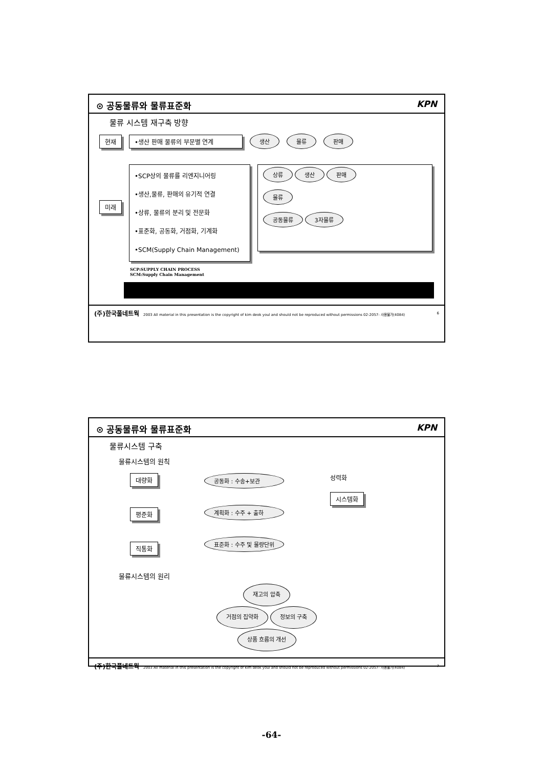⊙ 공동물류와 물류표준화 KPN
물류 시스템 재구축 방향
현재 •생산 판매 물류의 부문별 연계 생산 물류 판매
미래
•SCP상의 물류를 리엔지니어링
•생산,물류, 판매의 유기적 연결
•상류, 물류의 분리 및 전문화
•표준화, 공동화, 거점화, 기계화
•SCM(Supply Chain Management)
상류 생산 판매
물류
공동물류 3자물류
SCP:SUPPLY CHAIN PROCESS
SCM:Supply Chain Management
(주)한국풀네트웍 2003 All material in this presentation is the copyright of kim deok youl and should not be reproduced without permissions 02-2057- 사용불가(4084) 6
⊙ 공동물류와 물류표준화 KPN
물류시스템 구축
물류시스템의 원칙
대량화
평준화
직통화
공동화 : 수송+보관
계획화 : 수주 + 출하
표준화 : 수주 및 물량단위
성력화
시스템화
물류시스템의 원리
재고의 압축
거점의 집약화 정보의 구축
상품 흐름의 개선
(주)한국풀네트웍 2003 All material in this presentation is the copyright of kim deok youl and should not be reproduced without permissions 02-2057- 사용불가(4084) 7
-64-